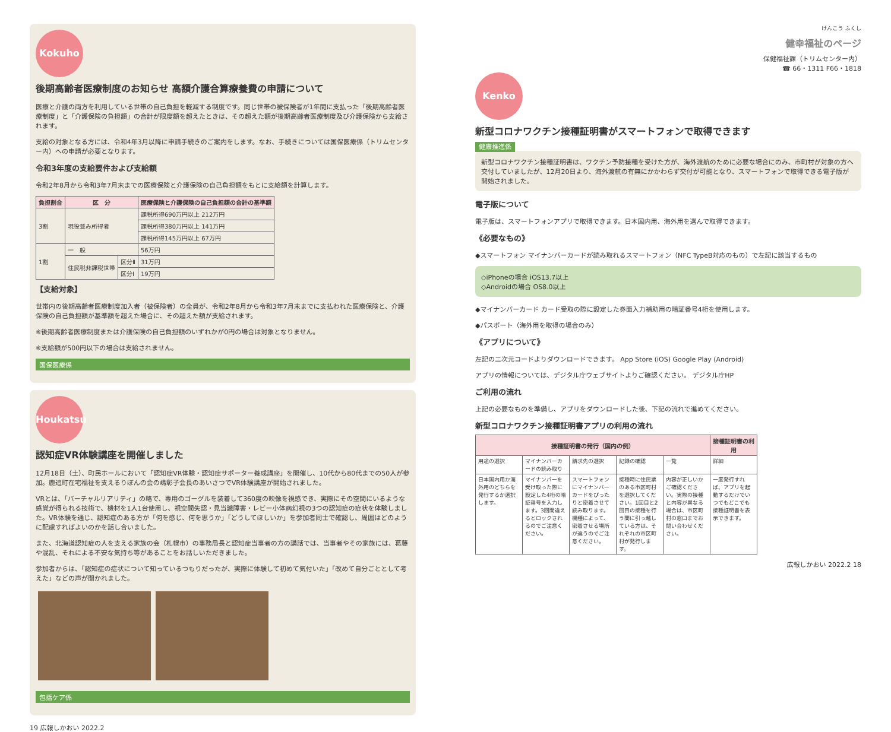Kokuho
後期高齢者医療制度のお知らせ 高額介護合算療養費の申請について
医療と介護の両方を利用している世帯の自己負担を軽減する制度です。同じ世帯の被保険者が1年間に支払った「後期高齢者医療制度」と「介護保険の負担額」の合計が限度額を超えたときは、その超えた額が後期高齢者医療制度及び介護保険から支給されます。
支給の対象となる方には、令和4年3月以降に申請手続きのご案内をします。なお、手続きについては国保医療係（トリムセンター内）への申請が必要となります。
令和3年度の支給要件および支給額
令和2年8月から令和3年7月末までの医療保険と介護保険の自己負担額をもとに支給額を計算します。
| 負担割合 | 区 分 | | 医療保険と介護保険の自己負担額の合計の基準額 |
| --- | --- | --- | --- |
| 3割 | 現役並み所得者 | | 課税所得690万円以上 212万円 |
| | | | 課税所得380万円以上 141万円 |
| | | | 課税所得145万円以上 67万円 |
| 1割 | 一 般 | | 56万円 |
| | 住民税非課税世帯 | 区分Ⅱ | 31万円 |
| | | 区分Ⅰ | 19万円 |
【支給対象】
世帯内の後期高齢者医療制度加入者（被保険者）の全員が、令和2年8月から令和3年7月末までに支払われた医療保険と、介護保険の自己負担額が基準額を超えた場合に、その超えた額が支給されます。
※後期高齢者医療制度または介護保険の自己負担額のいずれかが0円の場合は対象となりません。
※支給額が500円以下の場合は支給されません。
国保医療係
Houkatsu
認知症VR体験講座を開催しました
12月18日（土）、町民ホールにおいて「認知症VR体験・認知症サポーター養成講座」を開催し、10代から80代までの50人が参加。鹿追町在宅福祉を支えるりぼんの会の嶋彰子会長のあいさつでVR体験講座が開始されました。
VRとは、「バーチャルリアリティ」の略で、専用のゴーグルを装着して360度の映像を視感でき、実際にその空間にいるような感覚が得られる技術で、機材を1人1台使用し、視空間失認・見当識障害・レビー小体病幻視の3つの認知症の症状を体験しました。VR体験を通じ、認知症のある方が「何を感じ、何を思うか」「どうしてほしいか」を参加者同士で確認し、周囲はどのように配慮すればよいのかを話し合いました。
また、北海道認知症の人を支える家族の会（札幌市）の事務局長と認知症当事者の方の講話では、当事者やその家族には、葛藤や混乱、それによる不安な気持ち等があることをお話しいただきました。
参加者からは、「認知症の症状について知っているつもりだったが、実際に体験して初めて気付いた」「改めて自分ごととして考えた」などの声が聞かれました。
包括ケア係
19 広報しかおい 2022.2
けんこう ふくし
健幸福祉のページ
保健福祉課（トリムセンター内）
☎ 66・1311 F66・1818
Kenko
新型コロナワクチン接種証明書がスマートフォンで取得できます
健康推進係
新型コロナワクチン接種証明書は、ワクチン予防接種を受けた方が、海外渡航のために必要な場合にのみ、市町村が対象の方へ交付していましたが、12月20日より、海外渡航の有無にかかわらず交付が可能となり、スマートフォンで取得できる電子版が開始されました。
電子版について
電子版は、スマートフォンアプリで取得できます。日本国内用、海外用を選んで取得できます。
《必要なもの》
◆スマートフォン マイナンバーカードが読み取れるスマートフォン（NFC TypeB対応のもの）で左記に該当するもの
◇iPhoneの場合 iOS13.7以上
◇Androidの場合 OS8.0以上
◆マイナンバーカード カード受取の際に設定した券面入力補助用の暗証番号4桁を使用します。
◆パスポート（海外用を取得の場合のみ）
《アプリについて》
左記の二次元コードよりダウンロードできます。 App Store (iOS) Google Play (Android)
アプリの情報については、デジタル庁ウェブサイトよりご確認ください。 デジタル庁HP
ご利用の流れ
上記の必要なものを準備し、アプリをダウンロードした後、下記の流れで進めてください。
新型コロナワクチン接種証明書アプリの利用の流れ
| 接種証明書の発行（国内の例） | | | | | 接種証明書の利用 |
| --- | --- | --- | --- | --- | --- |
| 用途の選択 | マイナンバーカードの読み取り | 請求先の選択 | 記録の確認 | 一覧 | 詳細 |
| 日本国内用か海外用のどちらを発行するか選択します。 | マイナンバーを受け取った際に設定した4桁の暗証番号を入力します。3回間違えるとロックされるのでご注意ください。 | スマートフォンにマイナンバーカードをぴったりと密着させて読み取ります。機種によって、密着させる場所が違うのでご注意ください。 | 接種時に住民票のある市区町村を選択してください。1回目と2回目の接種を行う間に引っ越している方は、それぞれの市区町村が発行します。 | 内容が正しいかご確認ください。実際の接種と内容が異なる場合は、市区町村の窓口までお問い合わせください。 | 一度発行すれば、アプリを起動するだけでいつでもどこでも接種証明書を表示できます。 |
広報しかおい 2022.2 18